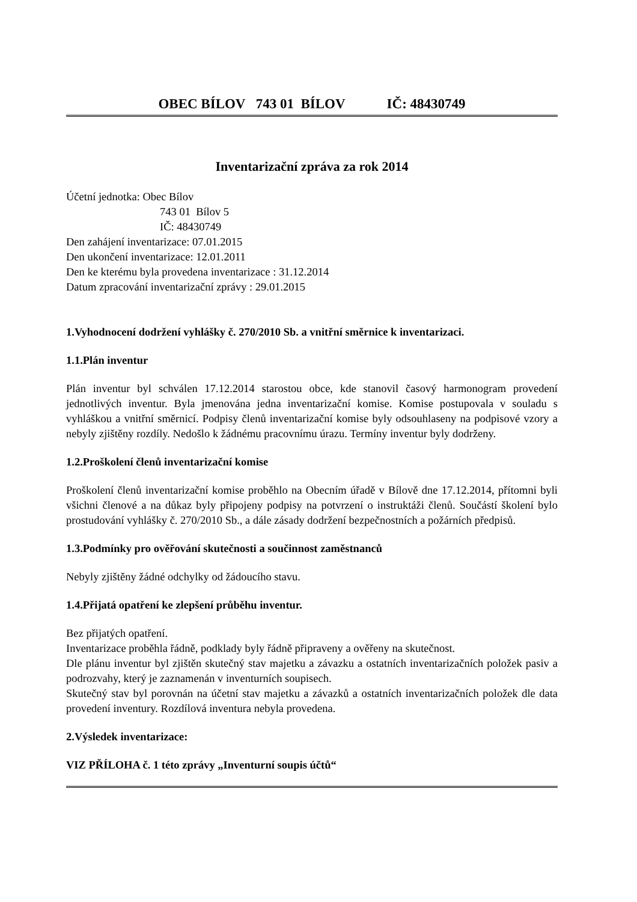OBEC BÍLOV 743 01 BÍLOV IČ: 48430749
Inventarizační zpráva za rok 2014
Účetní jednotka: Obec Bílov
743 01 Bílov 5
IČ: 48430749
Den zahájení inventarizace: 07.01.2015
Den ukončení inventarizace: 12.01.2011
Den ke kterému byla provedena inventarizace : 31.12.2014
Datum zpracování inventarizační zprávy : 29.01.2015
1.Vyhodnocení dodržení vyhlášky č. 270/2010 Sb. a vnitřní směrnice k inventarizaci.
1.1.Plán inventur
Plán inventur byl schválen 17.12.2014 starostou obce, kde stanovil časový harmonogram provedení jednotlivých inventur. Byla jmenována jedna inventarizační komise. Komise postupovala v souladu s vyhláškou a vnitřní směrnicí. Podpisy členů inventarizační komise byly odsouhlaseny na podpisové vzory a nebyly zjištěny rozdíly. Nedošlo k žádnému pracovnímu úrazu. Termíny inventur byly dodrženy.
1.2.Proškolení členů inventarizační komise
Proškolení členů inventarizační komise proběhlo na Obecním úřadě v Bílově dne 17.12.2014, přítomni byli všichni členové a na důkaz byly připojeny podpisy na potvrzení o instruktáži členů. Součástí školení bylo prostudování vyhlášky č. 270/2010 Sb., a dále zásady dodržení bezpečnostních a požárních předpisů.
1.3.Podmínky pro ověřování skutečnosti a součinnost zaměstnanců
Nebyly zjištěny žádné odchylky od žádoucího stavu.
1.4.Přijatá opatření ke zlepšení průběhu inventur.
Bez přijatých opatření.
Inventarizace proběhla řádně, podklady byly řádně připraveny a ověřeny na skutečnost.
Dle plánu inventur byl zjištěn skutečný stav majetku a závazku a ostatních inventarizačních položek pasiv a podrozvahy, který je zaznamenán v inventurních soupisech.
Skutečný stav byl porovnán na účetní stav majetku a závazků a ostatních inventarizačních položek dle data provedení inventury. Rozdílová inventura nebyla provedena.
2.Výsledek inventarizace:
VIZ PŘÍLOHA č. 1 této zprávy „Inventurní soupis účtů“